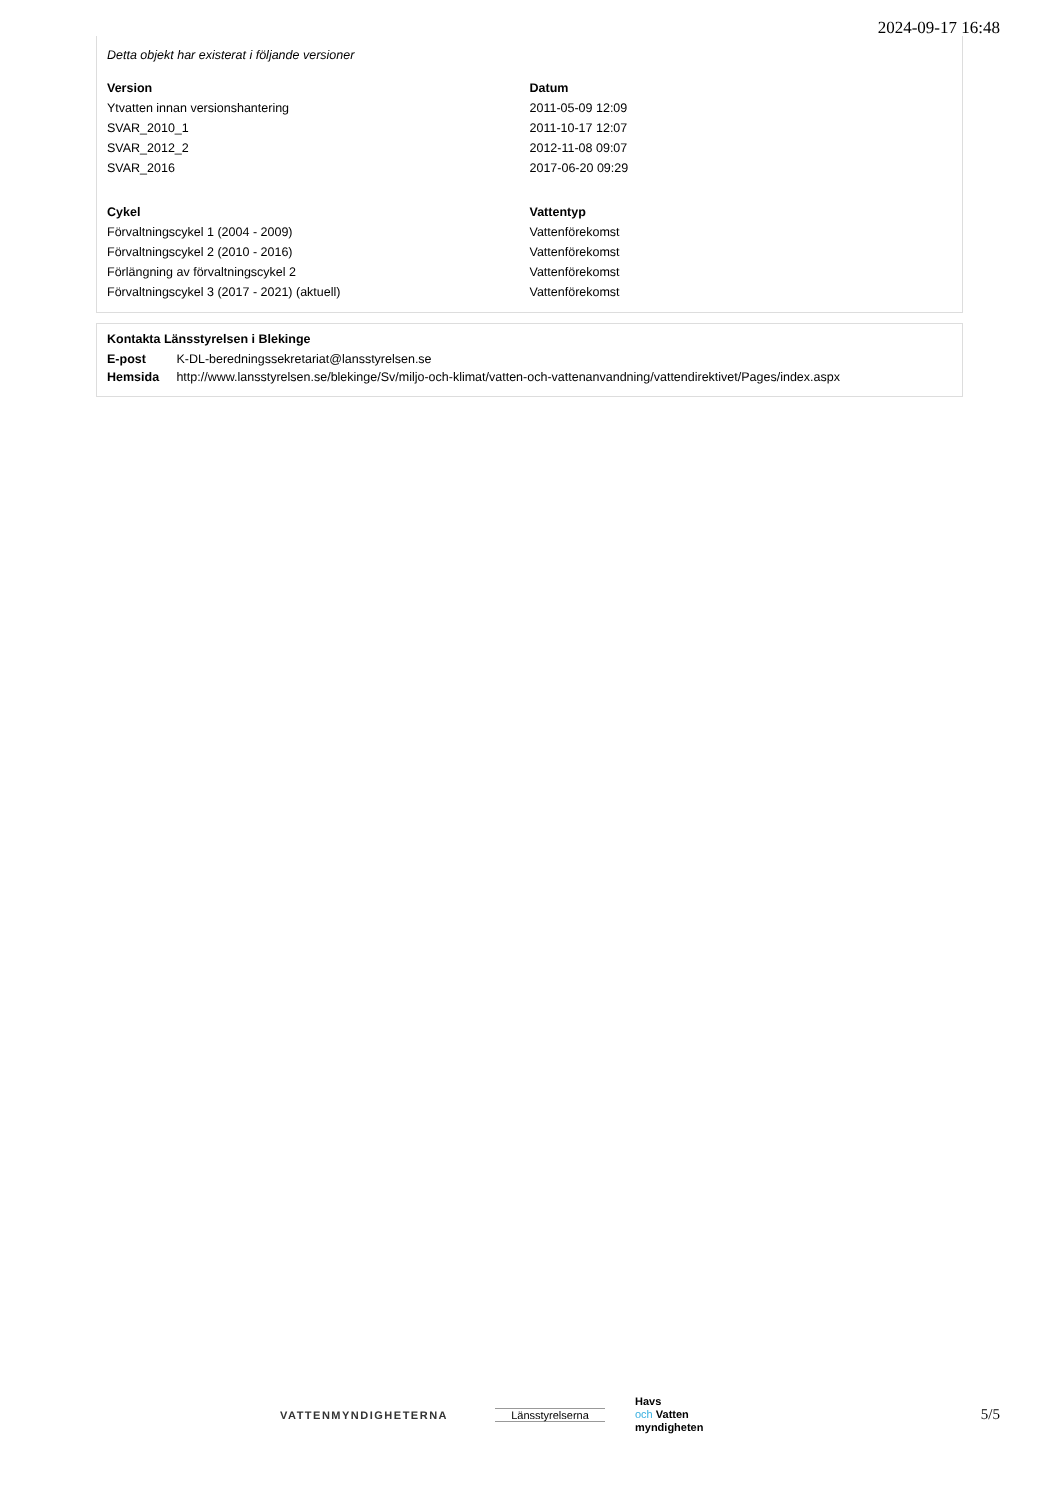2024-09-17 16:48
Detta objekt har existerat i följande versioner
| Version | Datum |
| --- | --- |
| Ytvatten innan versionshantering | 2011-05-09 12:09 |
| SVAR_2010_1 | 2011-10-17 12:07 |
| SVAR_2012_2 | 2012-11-08 09:07 |
| SVAR_2016 | 2017-06-20 09:29 |
| Cykel | Vattentyp |
| Förvaltningscykel 1 (2004 - 2009) | Vattenförekomst |
| Förvaltningscykel 2 (2010 - 2016) | Vattenförekomst |
| Förlängning av förvaltningscykel 2 | Vattenförekomst |
| Förvaltningscykel 3 (2017 - 2021) (aktuell) | Vattenförekomst |
Kontakta Länsstyrelsen i Blekinge
| E-post | K-DL-beredningssekretariat@lansstyrelsen.se |
| Hemsida | http://www.lansstyrelsen.se/blekinge/Sv/miljo-och-klimat/vatten-och-vattenanvandning/vattendirektivet/Pages/index.aspx |
VATTENMYNDIGHETERNA Länsstyrelserna
Havs
och Vatten
myndigheten
5/5